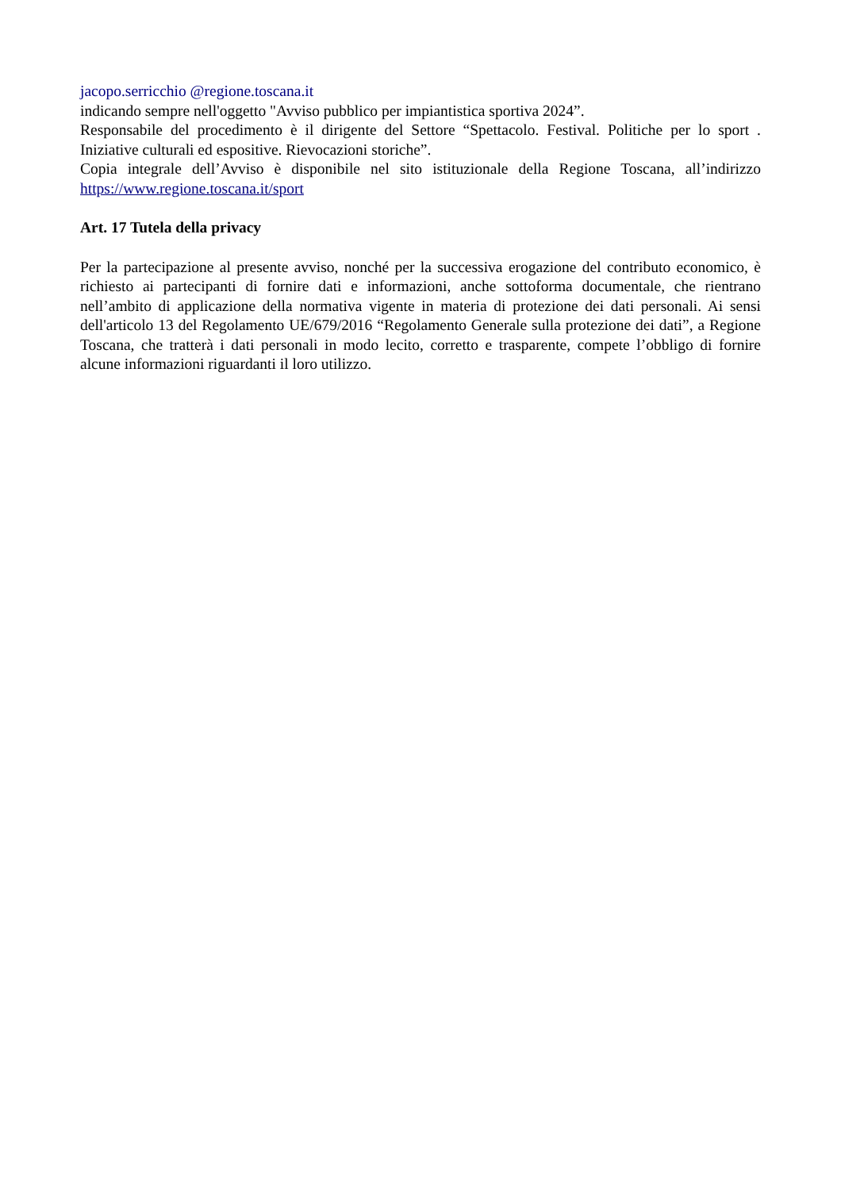jacopo.serricchio @regione.toscana.it
indicando sempre nell'oggetto "Avviso pubblico per impiantistica sportiva 2024”.
Responsabile del procedimento è il dirigente del Settore “Spettacolo. Festival. Politiche per lo sport . Iniziative culturali ed espositive. Rievocazioni storiche”.
Copia integrale dell’Avviso è disponibile nel sito istituzionale della Regione Toscana, all’indirizzo https://www.regione.toscana.it/sport
Art. 17 Tutela della privacy
Per la partecipazione al presente avviso, nonché per la successiva erogazione del contributo economico, è richiesto ai partecipanti di fornire dati e informazioni, anche sottoforma documentale, che rientrano nell’ambito di applicazione della normativa vigente in materia di protezione dei dati personali. Ai sensi dell'articolo 13 del Regolamento UE/679/2016 “Regolamento Generale sulla protezione dei dati”, a Regione Toscana, che tratterà i dati personali in modo lecito, corretto e trasparente, compete l’obbligo di fornire alcune informazioni riguardanti il loro utilizzo.